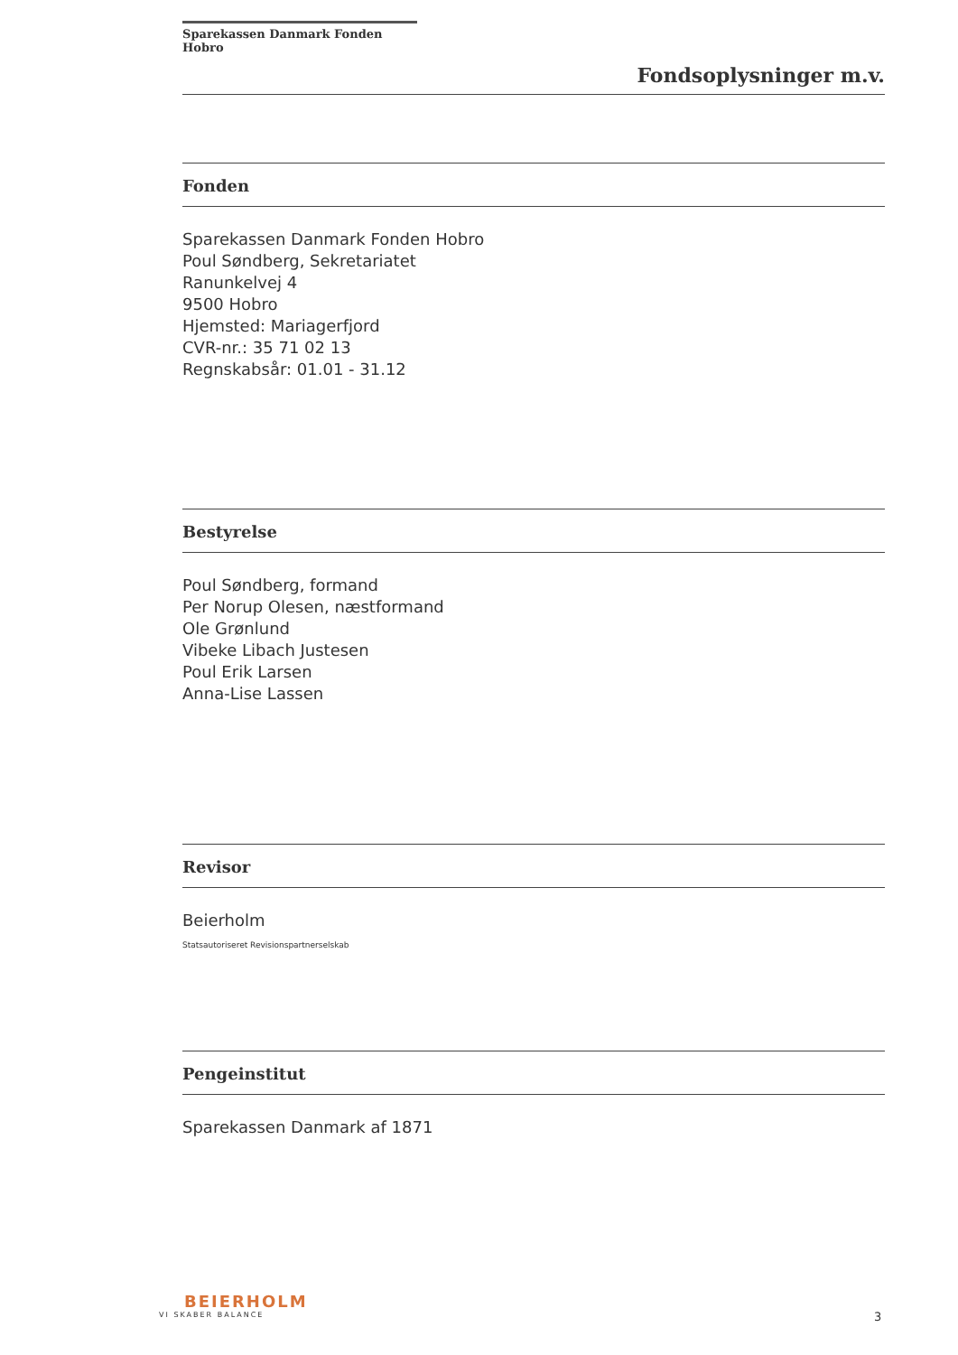Sparekassen Danmark Fonden Hobro
Fondsoplysninger m.v.
Fonden
Sparekassen Danmark Fonden Hobro
Poul Søndberg, Sekretariatet
Ranunkelvej 4
9500 Hobro
Hjemsted: Mariagerfjord
CVR-nr.: 35 71 02 13
Regnskabsår: 01.01 - 31.12
Bestyrelse
Poul Søndberg, formand
Per Norup Olesen, næstformand
Ole Grønlund
Vibeke Libach Justesen
Poul Erik Larsen
Anna-Lise Lassen
Revisor
Beierholm
Statsautoriseret Revisionspartnerselskab
Pengeinstitut
Sparekassen Danmark af 1871
BEIERHOLM
VI SKABER BALANCE
3